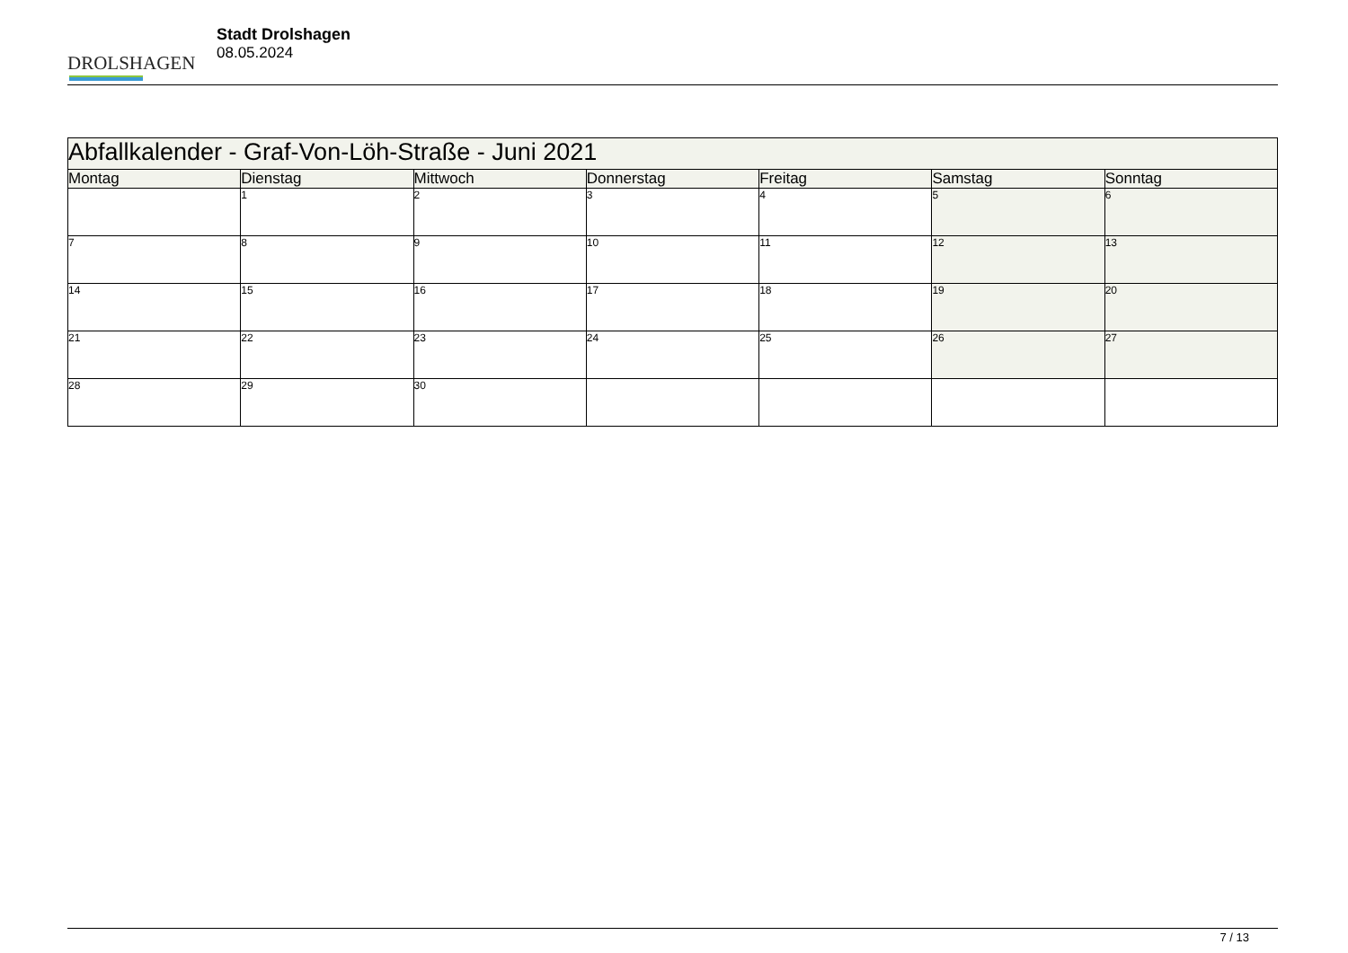DROLSHAGEN
Stadt Drolshagen
08.05.2024
| Abfallkalender - Graf-Von-Löh-Straße - Juni 2021 | | | | | | |
| --- | --- | --- | --- | --- | --- | --- |
| Montag | Dienstag | Mittwoch | Donnerstag | Freitag | Samstag | Sonntag |
| | 1 | 2 | 3 | 4 | 5 | 6 |
| 7 | 8 | 9 | 10 | 11 | 12 | 13 |
| 14 | 15 | 16 | 17 | 18 | 19 | 20 |
| 21 | 22 | 23 | 24 | 25 | 26 | 27 |
| 28 | 29 | 30 | | | | |
7 / 13